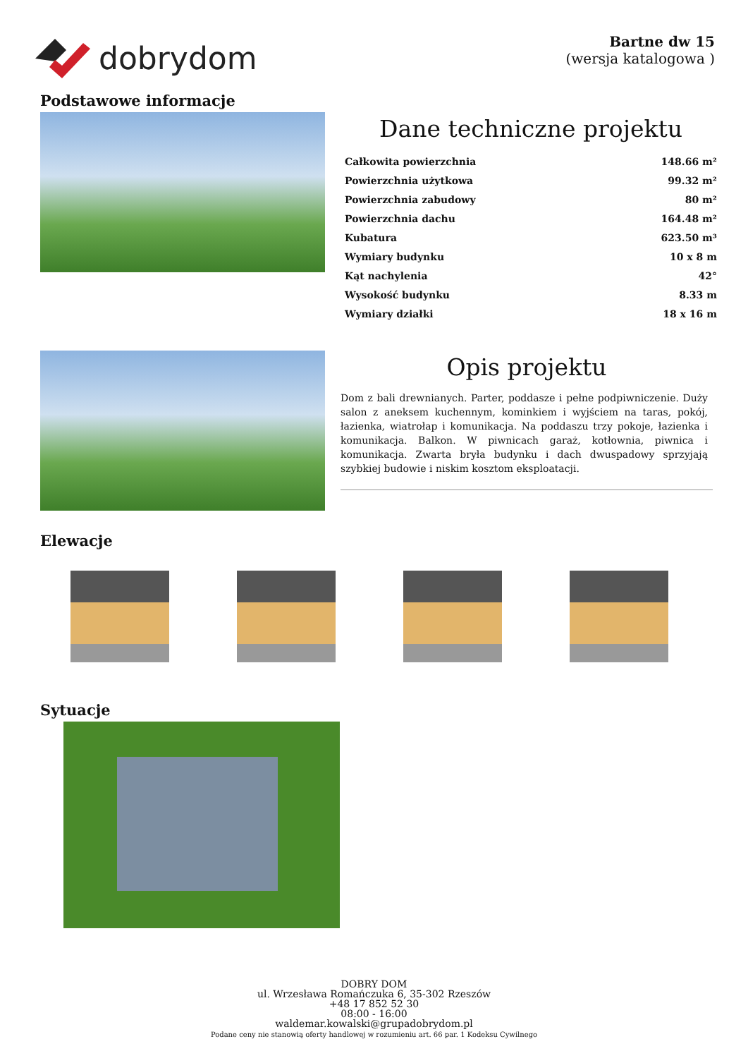dobrydom
Bartne dw 15
(wersja katalogowa )
Podstawowe informacje
Dane techniczne projektu
| Całkowita powierzchnia | 148.66 m² |
| Powierzchnia użytkowa | 99.32 m² |
| Powierzchnia zabudowy | 80 m² |
| Powierzchnia dachu | 164.48 m² |
| Kubatura | 623.50 m³ |
| Wymiary budynku | 10 x 8 m |
| Kąt nachylenia | 42° |
| Wysokość budynku | 8.33 m |
| Wymiary działki | 18 x 16 m |
Opis projektu
Dom z bali drewnianych. Parter, poddasze i pełne podpiwniczenie. Duży salon z aneksem kuchennym, kominkiem i wyjściem na taras, pokój, łazienka, wiatrołap i komunikacja. Na poddaszu trzy pokoje, łazienka i komunikacja. Balkon. W piwnicach garaż, kotłownia, piwnica i komunikacja. Zwarta bryła budynku i dach dwuspadowy sprzyjają szybkiej budowie i niskim kosztom eksploatacji.
Elewacje
Sytuacje
DOBRY DOM
ul. Wrzesława Romańczuka 6, 35-302 Rzeszów
+48 17 852 52 30
08:00 - 16:00
waldemar.kowalski@grupadobrydom.pl
Podane ceny nie stanowią oferty handlowej w rozumieniu art. 66 par. 1 Kodeksu Cywilnego